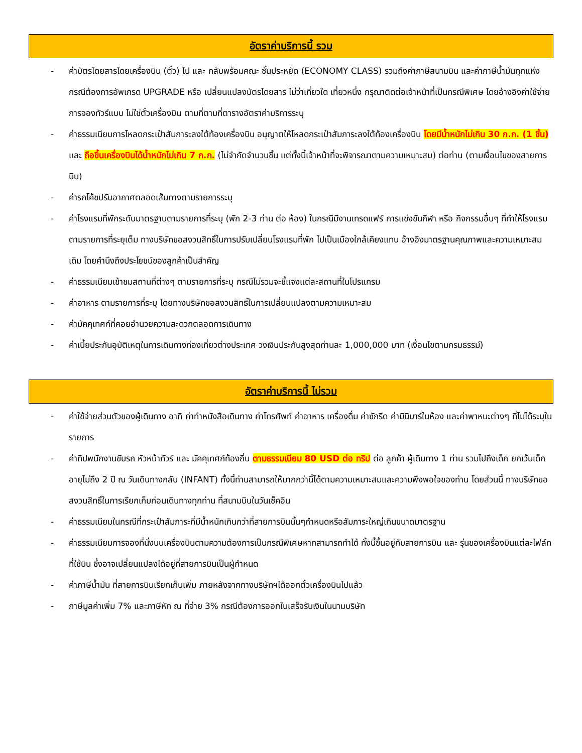อัตราค่าบริการนี้ รวม
- ค่าบัตรโดยสารโดยเครื่องบิน (ตั๋ว) ไป และ กลับพร้อมคณะ ชั้นประหยัด (ECONOMY CLASS) รวมถึงค่าภาษีสนามบิน และค่าภาษีน้ำมันทุกแห่ง กรณีต้องการอัพเกรด UPGRADE หรือ เปลี่ยนแปลงบัตรโดยสาร ไม่ว่าเที่ยวใด เที่ยวหนึ่ง กรุณาติดต่อเจ้าหน้าที่เป็นกรณีพิเศษ โดยอ้างอิงค่าใช้จ่ายการจองทัวร์แบบ ไม่ใช่ตั๋วเครื่องบิน ตามที่ตามที่ตารางอัตราค่าบริการระบุ
- ค่าธรรมเนียมการโหลดกระเป๋าสัมภาระลงใต้ท้องเครื่องบิน อนุญาตให้โหลดกระเป๋าสัมภาระลงใต้ท้องเครื่องบิน โดยมีน้ำหนักไม่เกิน 30 ก.ก. (1 ชิ้น) และ ถือขึ้นเครื่องบินได้น้ำหนักไม่เกิน 7 ก.ก. (ไม่จำกัดจำนวนชิ้น แต่ทั้งนี้เจ้าหน้าที่จะพิจารณาตามความเหมาะสม) ต่อท่าน (ตามเงื่อนไขของสายการบิน)
- ค่ารถโค้ชปรับอากาศตลอดเส้นทางตามรายการระบุ
- ค่าโรงแรมที่พักระดับมาตรฐานตามรายการที่ระบุ (พัก 2-3 ท่าน ต่อ ห้อง) ในกรณีมีงานเทรดแฟร์ การแข่งขันกีฬา หรือ กิจกรรมอื่นๆ ที่ทำให้โรงแรมตามรายการที่ระยุเต็ม ทางบริษัทขอสงวนสิทธิ์ในการปรับเปลี่ยนโรงแรมที่พัก ไปเป็นเมืองใกล้เคียงแทน อ้างอิงมาตรฐานคุณภาพและความเหมาะสมเดิม โดยคำนึงถึงประโยชน์ของลูกค้าเป็นสำคัญ
- ค่าธรรมเนียมเข้าชมสถานที่ต่างๆ ตามรายการที่ระบุ กรณีไม่รวมจะชี้แจงแต่ละสถานที่ในโปรแกรม
- ค่าอาหาร ตามรายการที่ระบุ โดยทางบริษัทขอสงวนสิทธิ์ในการเปลี่ยนแปลงตามความเหมาะสม
- ค่ามัคคุเทศก์ที่คอยอำนวยความสะดวกตลอดการเดินทาง
- ค่าเบี้ยประกันอุบัติเหตุในการเดินทางท่องเที่ยวต่างประเทศ วงเงินประกันสูงสุดท่านละ 1,000,000 บาท (เงื่อนไขตามกรมธรรม์)
อัตราค่าบริการนี้ ไม่รวม
- ค่าใช้จ่ายส่วนตัวของผู้เดินทาง อาทิ ค่าทำหนังสือเดินทาง ค่าโทรศัพท์ ค่าอาหาร เครื่องดื่ม ค่าซักรีด ค่ามินิบาร์ในห้อง และค่าพาหนะต่างๆ ที่ไม่ได้ระบุในรายการ
- ค่าทิปพนักงานขับรถ หัวหน้าทัวร์ และ มัคคุเทศก์ท้องถิ่น ตามธรรมเนียม 80 USD ต่อ ทริป ต่อ ลูกค้า ผู้เดินทาง 1 ท่าน รวมไปถึงเด็ก ยกเว้นเด็กอายุไม่ถึง 2 ปี ณ วันเดินทางกลับ (INFANT) ทั้งนี้ท่านสามารถให้มากกว่านี้ได้ตามความเหมาะสมและความพึงพอใจของท่าน โดยส่วนนี้ ทางบริษัทขอสงวนสิทธิ์ในการเรียกเก็บก่อนเดินทางทุกท่าน ที่สนามบินในวันเช็คอิน
- ค่าธรรมเนียมในกรณีที่กระเป๋าสัมภาระที่มีน้ำหนักเกินกว่าที่สายการบินนั้นๆกำหนดหรือสัมภาระใหญ่เกินขนาดมาตรฐาน
- ค่าธรรมเนียมการจองที่นั่งบนเครื่องบินตามความต้องการเป็นกรณีพิเศษหากสามารถทำได้ ทั้งนี้ขึ้นอยู่กับสายการบิน และ รุ่นของเครื่องบินแต่ละไฟล์ทที่ใช้บิน ซึ่งอาจเปลี่ยนแปลงได้อยู่ที่สายการบินเป็นผู้กำหนด
- ค่าภาษีน้ำมัน ที่สายการบินเรียกเก็บเพิ่ม ภายหลังจากทางบริษัทฯได้ออกตั๋วเครื่องบินไปแล้ว
- ภาษีมูลค่าเพิ่ม 7% และภาษีหัก ณ ที่จ่าย 3% กรณีต้องการออกใบเสร็จรับเงินในนามบริษัท